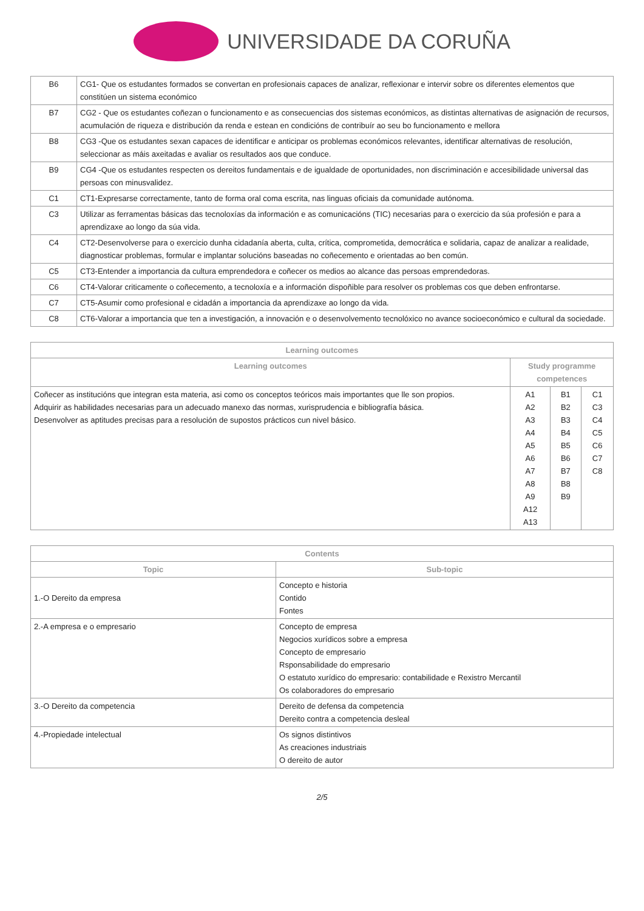UNIVERSIDADE DA CORUÑA
| B6 | CG1- Que os estudantes formados se convertan en profesionais capaces de analizar, reflexionar e intervir sobre os diferentes elementos que constitúen un sistema económico |
| B7 | CG2 - Que os estudantes coñezan o funcionamento e as consecuencias dos sistemas económicos, as distintas alternativas de asignación de recursos, acumulación de riqueza e distribución da renda e estean en condicións de contribuír ao seu bo funcionamento e mellora |
| B8 | CG3 -Que os estudantes sexan capaces de identificar e anticipar os problemas económicos relevantes, identificar alternativas de resolución, seleccionar as máis axeitadas e avaliar os resultados aos que conduce. |
| B9 | CG4 -Que os estudantes respecten os dereitos fundamentais e de igualdade de oportunidades, non discriminación e accesibilidade universal das persoas con minusvalidez. |
| C1 | CT1-Expresarse correctamente, tanto de forma oral coma escrita, nas linguas oficiais da comunidade autónoma. |
| C3 | Utilizar as ferramentas básicas das tecnoloxías da información e as comunicacións (TIC) necesarias para o exercicio da súa profesión e para a aprendizaxe ao longo da súa vida. |
| C4 | CT2-Desenvolverse para o exercicio dunha cidadanía aberta, culta, crítica, comprometida, democrática e solidaria, capaz de analizar a realidade, diagnosticar problemas, formular e implantar solucións baseadas no coñecemento e orientadas ao ben común. |
| C5 | CT3-Entender a importancia da cultura emprendedora e coñecer os medios ao alcance das persoas emprendedoras. |
| C6 | CT4-Valorar criticamente o coñecemento, a tecnoloxía e a información dispoñible para resolver os problemas cos que deben enfrontarse. |
| C7 | CT5-Asumir como profesional e cidadán a importancia da aprendizaxe ao longo da vida. |
| C8 | CT6-Valorar a importancia que ten a investigación, a innovación e o desenvolvemento tecnolóxico no avance socioeconómico e cultural da sociedade. |
| Learning outcomes | | | |
| --- | --- | --- | --- |
| Learning outcomes | Study programme competences | | |
| Coñecer as institucións que integran esta materia, asi como os conceptos teóricos mais importantes que lle son propios. Adquirir as habilidades necesarias para un adecuado manexo das normas, xurisprudencia e bibliografía básica. Desenvolver as aptitudes precisas para a resolución de supostos prácticos cun nivel básico. | A1 A2 A3 A4 A5 A6 A7 A8 A9 A12 A13 | B1 B2 B3 B4 B5 B6 B7 B8 B9 | C1 C3 C4 C5 C6 C7 C8 |
| Contents | |
| --- | --- |
| Topic | Sub-topic |
| 1.-O Dereito da empresa | Concepto e historia Contido Fontes |
| 2.-A empresa e o empresario | Concepto de empresa Negocios xurídicos sobre a empresa Concepto de empresario Rsponsabilidade do empresario O estatuto xurídico do empresario: contabilidade e Rexistro Mercantil Os colaboradores do empresario |
| 3.-O Dereito da competencia | Dereito de defensa da competencia Dereito contra a competencia desleal |
| 4.-Propiedade intelectual | Os signos distintivos As creaciones industriais O dereito de autor |
2/5